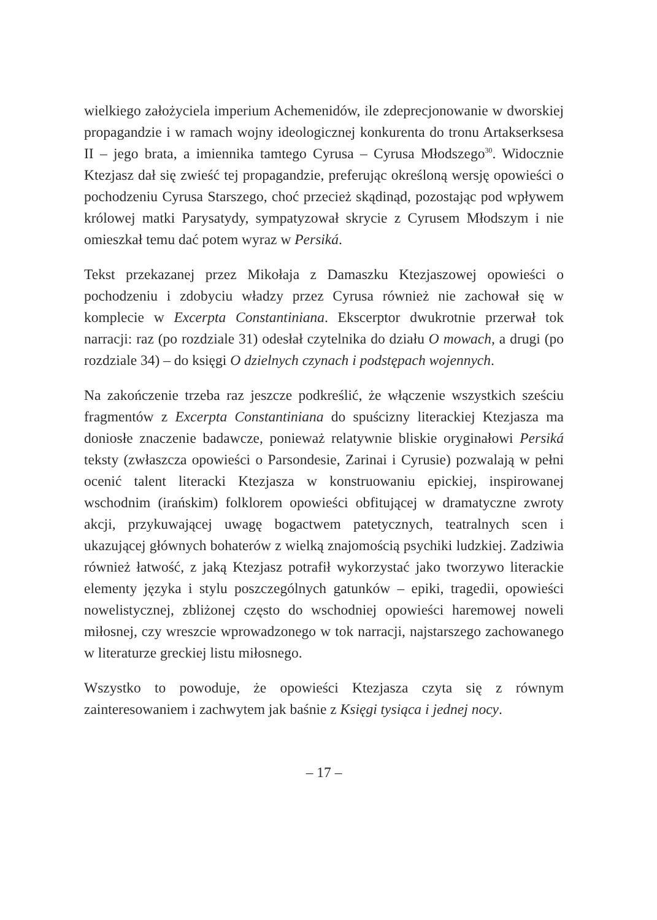wielkiego założyciela imperium Achemenidów, ile zdeprecjonowanie w dworskiej propagandzie i w ramach wojny ideologicznej konkurenta do tronu Artakserksesa II – jego brata, a imiennika tamtego Cyrusa – Cyrusa Młodszego<sup>30</sup>. Widocznie Ktezjasz dał się zwieść tej propagandzie, preferując określoną wersję opowieści o pochodzeniu Cyrusa Starszego, choć przecież skądinąd, pozostając pod wpływem królowej matki Parysatydy, sympatyzował skrycie z Cyrusem Młodszym i nie omieszkał temu dać potem wyraz w Persiká.
Tekst przekazanej przez Mikołaja z Damaszku Ktezjaszowej opowieści o pochodzeniu i zdobyciu władzy przez Cyrusa również nie zachował się w komplecie w Excerpta Constantiniana. Ekscerptor dwukrotnie przerwał tok narracji: raz (po rozdziale 31) odesłał czytelnika do działu O mowach, a drugi (po rozdziale 34) – do księgi O dzielnych czynach i podstępach wojennych.
Na zakończenie trzeba raz jeszcze podkreślić, że włączenie wszystkich sześciu fragmentów z Excerpta Constantiniana do spuścizny literackiej Ktezjasza ma doniosłe znaczenie badawcze, ponieważ relatywnie bliskie oryginałowi Persiká teksty (zwłaszcza opowieści o Parsondesie, Zarinai i Cyrusie) pozwalają w pełni ocenić talent literacki Ktezjasza w konstruowaniu epickiej, inspirowanej wschodnim (irańskim) folklorem opowieści obfitującej w dramatyczne zwroty akcji, przykuwającej uwagę bogactwem patetycznych, teatralnych scen i ukazującej głównych bohaterów z wielką znajomością psychiki ludzkiej. Zadziwia również łatwość, z jaką Ktezjasz potrafił wykorzystać jako tworzywo literackie elementy języka i stylu poszczególnych gatunków – epiki, tragedii, opowieści nowelistycznej, zbliżonej często do wschodniej opowieści haremowej noweli miłosnej, czy wreszcie wprowadzonego w tok narracji, najstarszego zachowanego w literaturze greckiej listu miłosnego.
Wszystko to powoduje, że opowieści Ktezjasza czyta się z równym zainteresowaniem i zachwytem jak baśnie z Księgi tysiąca i jednej nocy.
– 17 –